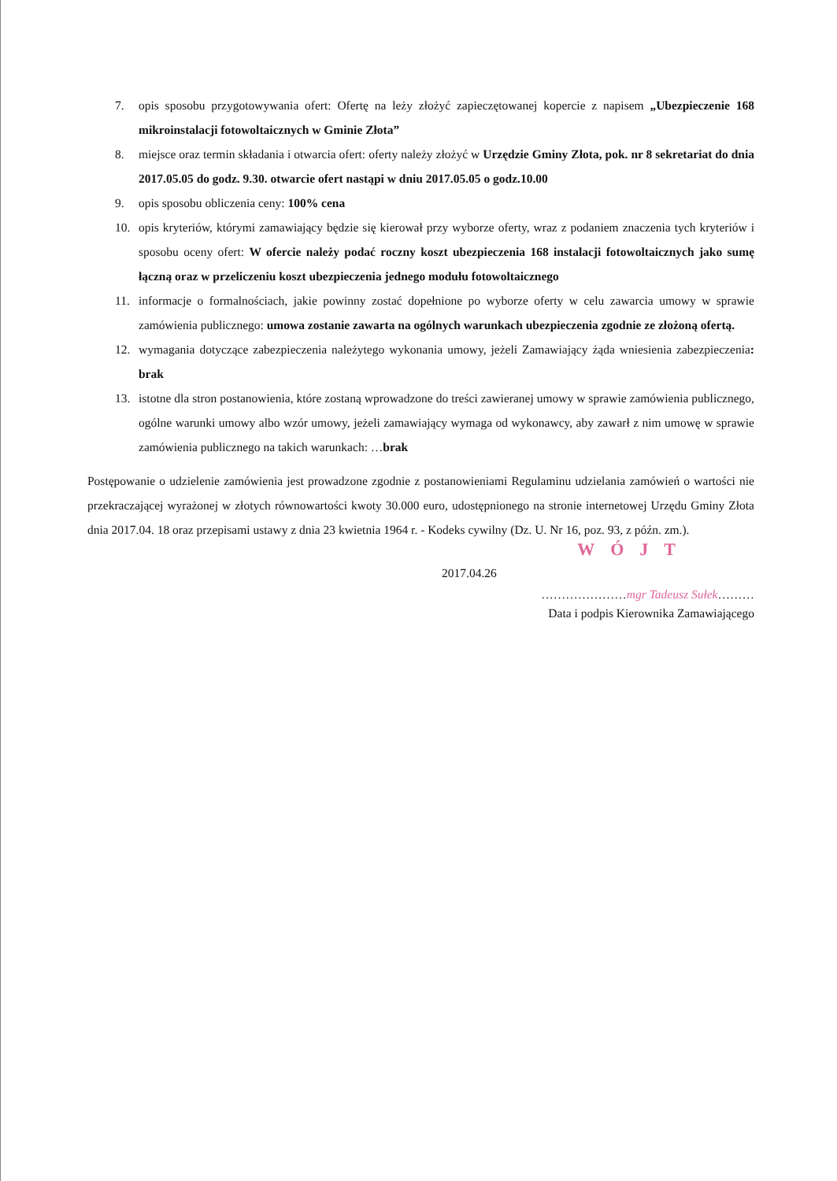7. opis sposobu przygotowywania ofert: Ofertę na leży złożyć zapieczętowanej kopercie z napisem „Ubezpieczenie 168 mikroinstalacji fotowoltaicznych w Gminie Złota”
8. miejsce oraz termin składania i otwarcia ofert: oferty należy złożyć w Urzędzie Gminy Złota, pok. nr 8 sekretariat do dnia 2017.05.05 do godz. 9.30. otwarcie ofert nastąpi w dniu 2017.05.05 o godz.10.00
9. opis sposobu obliczenia ceny: 100% cena
10. opis kryteriów, którymi zamawiający będzie się kierował przy wyborze oferty, wraz z podaniem znaczenia tych kryteriów i sposobu oceny ofert: W ofercie należy podać roczny koszt ubezpieczenia 168 instalacji fotowoltaicznych jako sumę łączną oraz w przeliczeniu koszt ubezpieczenia jednego modułu fotowoltaicznego
11. informacje o formalnościach, jakie powinny zostać dopełnione po wyborze oferty w celu zawarcia umowy w sprawie zamówienia publicznego: umowa zostanie zawarta na ogólnych warunkach ubezpieczenia zgodnie ze złożoną ofertą.
12. wymagania dotyczące zabezpieczenia należytego wykonania umowy, jeżeli Zamawiający żąda wniesienia zabezpieczenia: brak
13. istotne dla stron postanowienia, które zostaną wprowadzone do treści zawieranej umowy w sprawie zamówienia publicznego, ogólne warunki umowy albo wzór umowy, jeżeli zamawiający wymaga od wykonawcy, aby zawarł z nim umowę w sprawie zamówienia publicznego na takich warunkach: …brak
Postępowanie o udzielenie zamówienia jest prowadzone zgodnie z postanowieniami Regulaminu udzielania zamówień o wartości nie przekraczającej wyrażonej w złotych równowartości kwoty 30.000 euro, udostępnionego na stronie internetowej Urzędu Gminy Złota dnia 2017.04. 18 oraz przepisami ustawy z dnia 23 kwietnia 1964 r. - Kodeks cywilny (Dz. U. Nr 16, poz. 93, z późn. zm.).
WÓJT
2017.04.26
…………………mgr Tadeusz Sułek………
Data i podpis Kierownika Zamawiającego